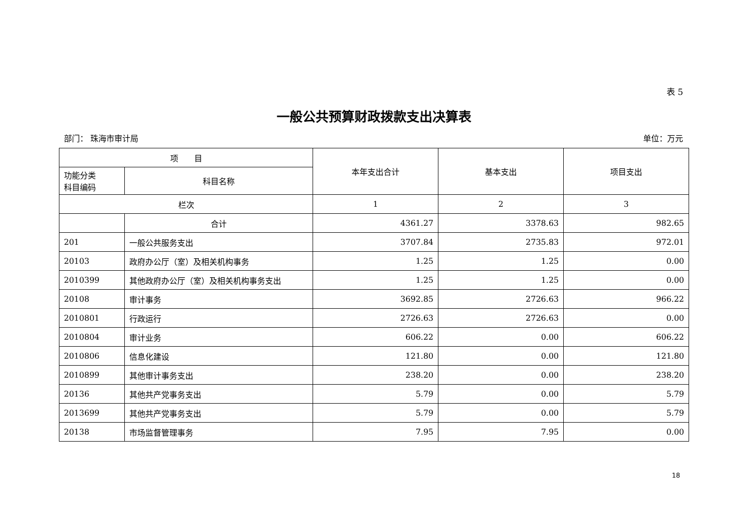表 5
一般公共预算财政拨款支出决算表
部门： 珠海市审计局 单位：万元
| 项 目 | | 本年支出合计 | 基本支出 | 项目支出 |
| --- | --- | --- | --- | --- |
| 功能分类 科目编码 | 科目名称 | | | |
| 栏次 | | 1 | 2 | 3 |
| | 合计 | 4361.27 | 3378.63 | 982.65 |
| 201 | 一般公共服务支出 | 3707.84 | 2735.83 | 972.01 |
| 20103 | 政府办公厅（室）及相关机构事务 | 1.25 | 1.25 | 0.00 |
| 2010399 | 其他政府办公厅（室）及相关机构事务支出 | 1.25 | 1.25 | 0.00 |
| 20108 | 审计事务 | 3692.85 | 2726.63 | 966.22 |
| 2010801 | 行政运行 | 2726.63 | 2726.63 | 0.00 |
| 2010804 | 审计业务 | 606.22 | 0.00 | 606.22 |
| 2010806 | 信息化建设 | 121.80 | 0.00 | 121.80 |
| 2010899 | 其他审计事务支出 | 238.20 | 0.00 | 238.20 |
| 20136 | 其他共产党事务支出 | 5.79 | 0.00 | 5.79 |
| 2013699 | 其他共产党事务支出 | 5.79 | 0.00 | 5.79 |
| 20138 | 市场监督管理事务 | 7.95 | 7.95 | 0.00 |
18